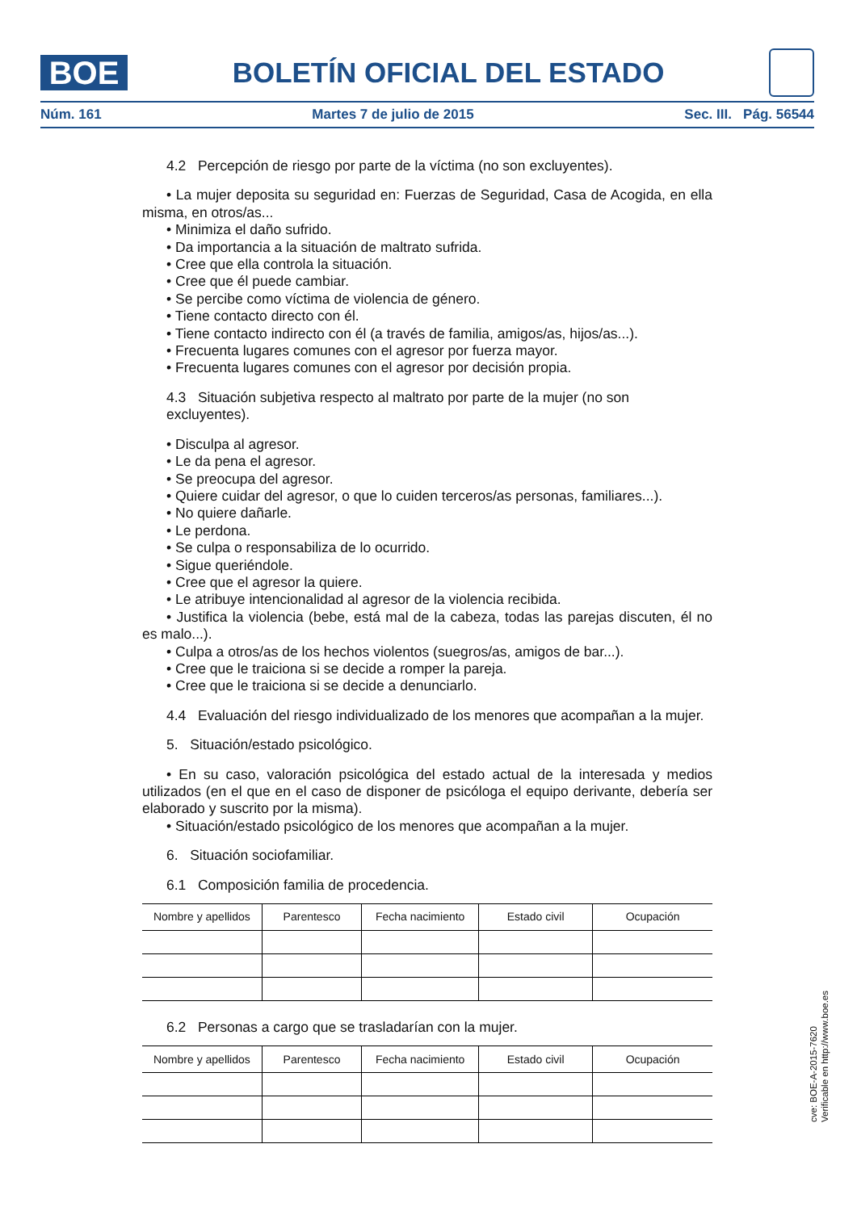BOE
BOLETÍN OFICIAL DEL ESTADO
Núm. 161 Martes 7 de julio de 2015 Sec. III. Pág. 56544
4.2 Percepción de riesgo por parte de la víctima (no son excluyentes).
• La mujer deposita su seguridad en: Fuerzas de Seguridad, Casa de Acogida, en ella misma, en otros/as...
• Minimiza el daño sufrido.
• Da importancia a la situación de maltrato sufrida.
• Cree que ella controla la situación.
• Cree que él puede cambiar.
• Se percibe como víctima de violencia de género.
• Tiene contacto directo con él.
• Tiene contacto indirecto con él (a través de familia, amigos/as, hijos/as...).
• Frecuenta lugares comunes con el agresor por fuerza mayor.
• Frecuenta lugares comunes con el agresor por decisión propia.
4.3 Situación subjetiva respecto al maltrato por parte de la mujer (no son excluyentes).
• Disculpa al agresor.
• Le da pena el agresor.
• Se preocupa del agresor.
• Quiere cuidar del agresor, o que lo cuiden terceros/as personas, familiares...).
• No quiere dañarle.
• Le perdona.
• Se culpa o responsabiliza de lo ocurrido.
• Sigue queriéndole.
• Cree que el agresor la quiere.
• Le atribuye intencionalidad al agresor de la violencia recibida.
• Justifica la violencia (bebe, está mal de la cabeza, todas las parejas discuten, él no es malo...).
• Culpa a otros/as de los hechos violentos (suegros/as, amigos de bar...).
• Cree que le traiciona si se decide a romper la pareja.
• Cree que le traiciona si se decide a denunciarlo.
4.4 Evaluación del riesgo individualizado de los menores que acompañan a la mujer.
5. Situación/estado psicológico.
• En su caso, valoración psicológica del estado actual de la interesada y medios utilizados (en el que en el caso de disponer de psicóloga el equipo derivante, debería ser elaborado y suscrito por la misma).
• Situación/estado psicológico de los menores que acompañan a la mujer.
6. Situación sociofamiliar.
6.1 Composición familia de procedencia.
| Nombre y apellidos | Parentesco | Fecha nacimiento | Estado civil | Ocupación |
| --- | --- | --- | --- | --- |
6.2 Personas a cargo que se trasladarían con la mujer.
| Nombre y apellidos | Parentesco | Fecha nacimiento | Estado civil | Ocupación |
| --- | --- | --- | --- | --- |
cve: BOE-A-2015-7620
Verificable en http://www.boe.es